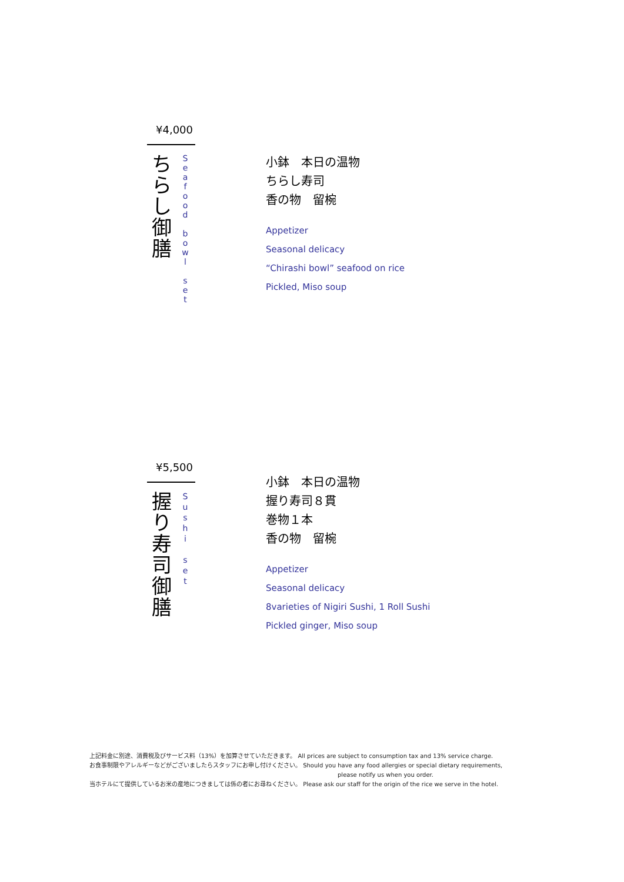¥4,000
ち
ら
し
御
膳
S
e
a
f
o
o
d
b
o
w
l
s
e
t
小鉢　本日の温物
ちらし寿司
香の物　留椀
Appetizer
Seasonal delicacy
“Chirashi bowl” seafood on rice
Pickled, Miso soup
¥5,500
握
り
寿
司
御
膳
S
u
s
h
i
s
e
t
小鉢　本日の温物
握り寿司８貫
巻物１本
香の物　留椀
Appetizer
Seasonal delicacy
8varieties of Nigiri Sushi, 1 Roll Sushi
Pickled ginger, Miso soup
上記料金に別途、消費税及びサービス料（13%）を加算させていただきます。 All prices are subject to consumption tax and 13% service charge.
お食事制限やアレルギーなどがございましたらスタッフにお申し付けください。 Should you have any food allergies or special dietary requirements,
please notify us when you order.
当ホテルにて提供しているお米の産地につきましては係の者にお尋ねください。 Please ask our staff for the origin of the rice we serve in the hotel.